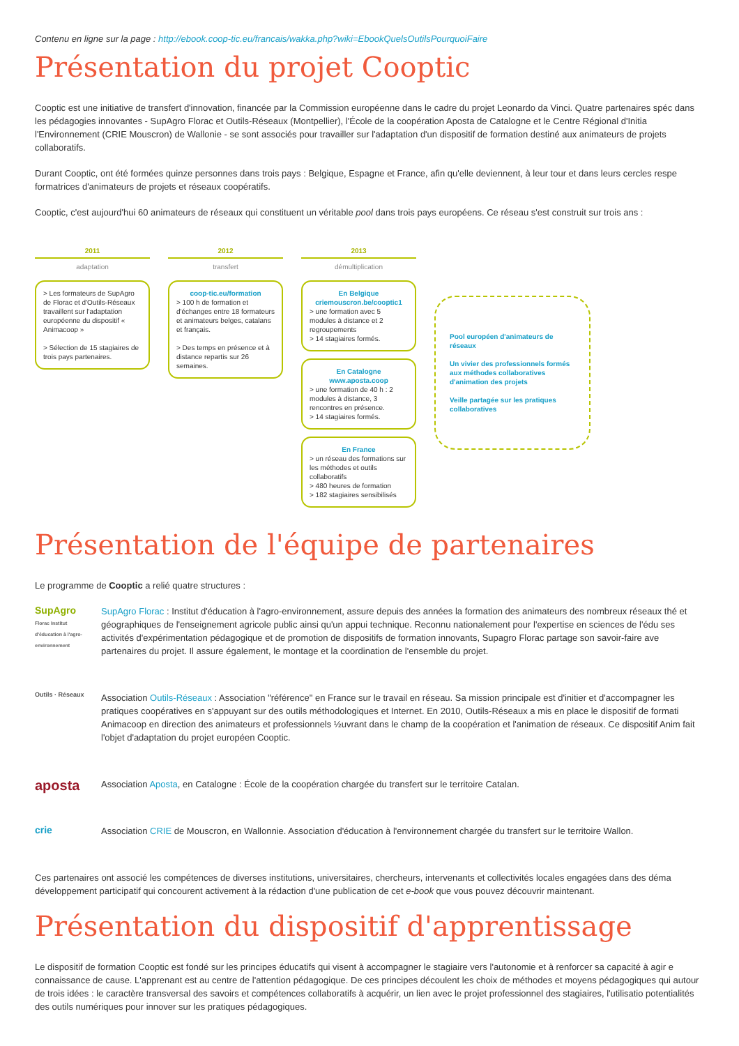Contenu en ligne sur la page : http://ebook.coop-tic.eu/francais/wakka.php?wiki=EbookQuelsOutilsPourquoiFaire
Présentation du projet Cooptic
Cooptic est une initiative de transfert d'innovation, financée par la Commission européenne dans le cadre du projet Leonardo da Vinci. Quatre partenaires spéc dans les pédagogies innovantes - SupAgro Florac et Outils-Réseaux (Montpellier), l'École de la coopération Aposta de Catalogne et le Centre Régional d'Initia l'Environnement (CRIE Mouscron) de Wallonie - se sont associés pour travailler sur l'adaptation d'un dispositif de formation destiné aux animateurs de projets collaboratifs.
Durant Cooptic, ont été formées quinze personnes dans trois pays : Belgique, Espagne et France, afin qu'elle deviennent, à leur tour et dans leurs cercles respe formatrices d'animateurs de projets et réseaux coopératifs.
Cooptic, c'est aujourd'hui 60 animateurs de réseaux qui constituent un véritable pool dans trois pays européens. Ce réseau s'est construit sur trois ans :
2011
adaptation
> Les formateurs de SupAgro de Florac et d'Outils-Réseaux travaillent sur l'adaptation européenne du dispositif « Animacoop »
> Sélection de 15 stagiaires de trois pays partenaires.
2012
transfert
coop-tic.eu/formation
> 100 h de formation et d'échanges entre 18 formateurs et animateurs belges, catalans et français.
> Des temps en présence et à distance repartis sur 26 semaines.
2013
démultiplication
En Belgique
criemouscron.be/cooptic1
> une formation avec 5 modules à distance et 2 regroupements
> 14 stagiaires formés.
En Catalogne
www.aposta.coop
> une formation de 40 h : 2 modules à distance, 3 rencontres en présence.
> 14 stagiaires formés.
En France
> un réseau des formations sur les méthodes et outils collaboratifs
> 480 heures de formation
> 182 stagiaires sensibilisés
Pool européen d'animateurs de réseaux
Un vivier des professionnels formés aux méthodes collaboratives d'animation des projets
Veille partagée sur les pratiques collaboratives
Présentation de l'équipe de partenaires
Le programme de Cooptic a relié quatre structures :
SupAgro
Florac Institut d'éducation à l'agro-environnement
SupAgro Florac : Institut d'éducation à l'agro-environnement, assure depuis des années la formation des animateurs des nombreux réseaux thé et géographiques de l'enseignement agricole public ainsi qu'un appui technique. Reconnu nationalement pour l'expertise en sciences de l'édu ses activités d'expérimentation pédagogique et de promotion de dispositifs de formation innovants, Supagro Florac partage son savoir-faire ave partenaires du projet. Il assure également, le montage et la coordination de l'ensemble du projet.
Outils · Réseaux
Association Outils-Réseaux : Association "référence" en France sur le travail en réseau. Sa mission principale est d'initier et d'accompagner les pratiques coopératives en s'appuyant sur des outils méthodologiques et Internet. En 2010, Outils-Réseaux a mis en place le dispositif de formati Animacoop en direction des animateurs et professionnels ½uvrant dans le champ de la coopération et l'animation de réseaux. Ce dispositif Anim fait l'objet d'adaptation du projet européen Cooptic.
aposta
Association Aposta, en Catalogne : École de la coopération chargée du transfert sur le territoire Catalan.
crie
Association CRIE de Mouscron, en Wallonnie. Association d'éducation à l'environnement chargée du transfert sur le territoire Wallon.
Ces partenaires ont associé les compétences de diverses institutions, universitaires, chercheurs, intervenants et collectivités locales engagées dans des déma développement participatif qui concourent activement à la rédaction d'une publication de cet e-book que vous pouvez découvrir maintenant.
Présentation du dispositif d'apprentissage
Le dispositif de formation Cooptic est fondé sur les principes éducatifs qui visent à accompagner le stagiaire vers l'autonomie et à renforcer sa capacité à agir e connaissance de cause. L'apprenant est au centre de l'attention pédagogique. De ces principes découlent les choix de méthodes et moyens pédagogiques qui autour de trois idées : le caractère transversal des savoirs et compétences collaboratifs à acquérir, un lien avec le projet professionnel des stagiaires, l'utilisatio potentialités des outils numériques pour innover sur les pratiques pédagogiques.